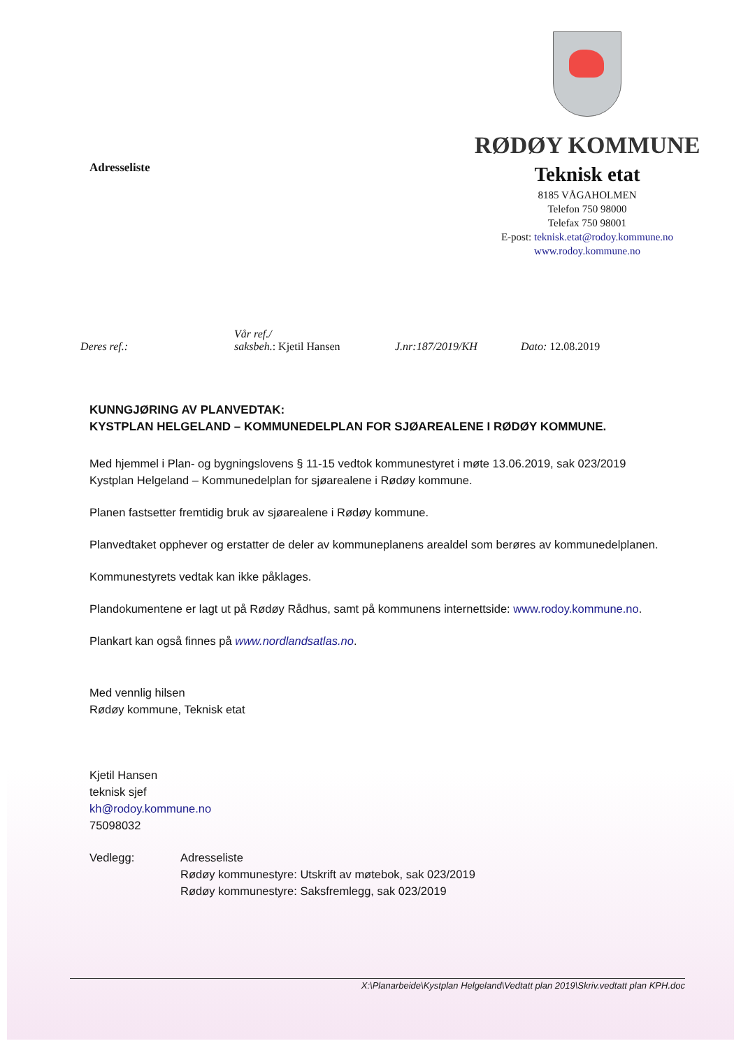Adresseliste
RØDØY KOMMUNE
Teknisk etat
8185 VÅGAHOLMEN
Telefon 750 98000
Telefax 750 98001
E-post: teknisk.etat@rodoy.kommune.no
www.rodoy.kommune.no
Deres ref.:
Vår ref./
saksbeh.: Kjetil Hansen
J.nr:187/2019/KH
Dato: 12.08.2019
KUNNGJØRING AV PLANVEDTAK:
KYSTPLAN HELGELAND – KOMMUNEDELPLAN FOR SJØAREALENE I RØDØY KOMMUNE.
Med hjemmel i Plan- og bygningslovens § 11-15 vedtok kommunestyret i møte 13.06.2019, sak 023/2019 Kystplan Helgeland – Kommunedelplan for sjøarealene i Rødøy kommune.
Planen fastsetter fremtidig bruk av sjøarealene i Rødøy kommune.
Planvedtaket opphever og erstatter de deler av kommuneplanens arealdel som berøres av kommunedelplanen.
Kommunestyrets vedtak kan ikke påklages.
Plandokumentene er lagt ut på Rødøy Rådhus, samt på kommunens internettside: www.rodoy.kommune.no.
Plankart kan også finnes på www.nordlandsatlas.no.
Med vennlig hilsen
Rødøy kommune, Teknisk etat
Kjetil Hansen
teknisk sjef
kh@rodoy.kommune.no
75098032
Vedlegg: Adresseliste
Rødøy kommunestyre: Utskrift av møtebok, sak 023/2019
Rødøy kommunestyre: Saksfremlegg, sak 023/2019
X:\Planarbeide\Kystplan Helgeland\Vedtatt plan 2019\Skriv.vedtatt plan KPH.doc